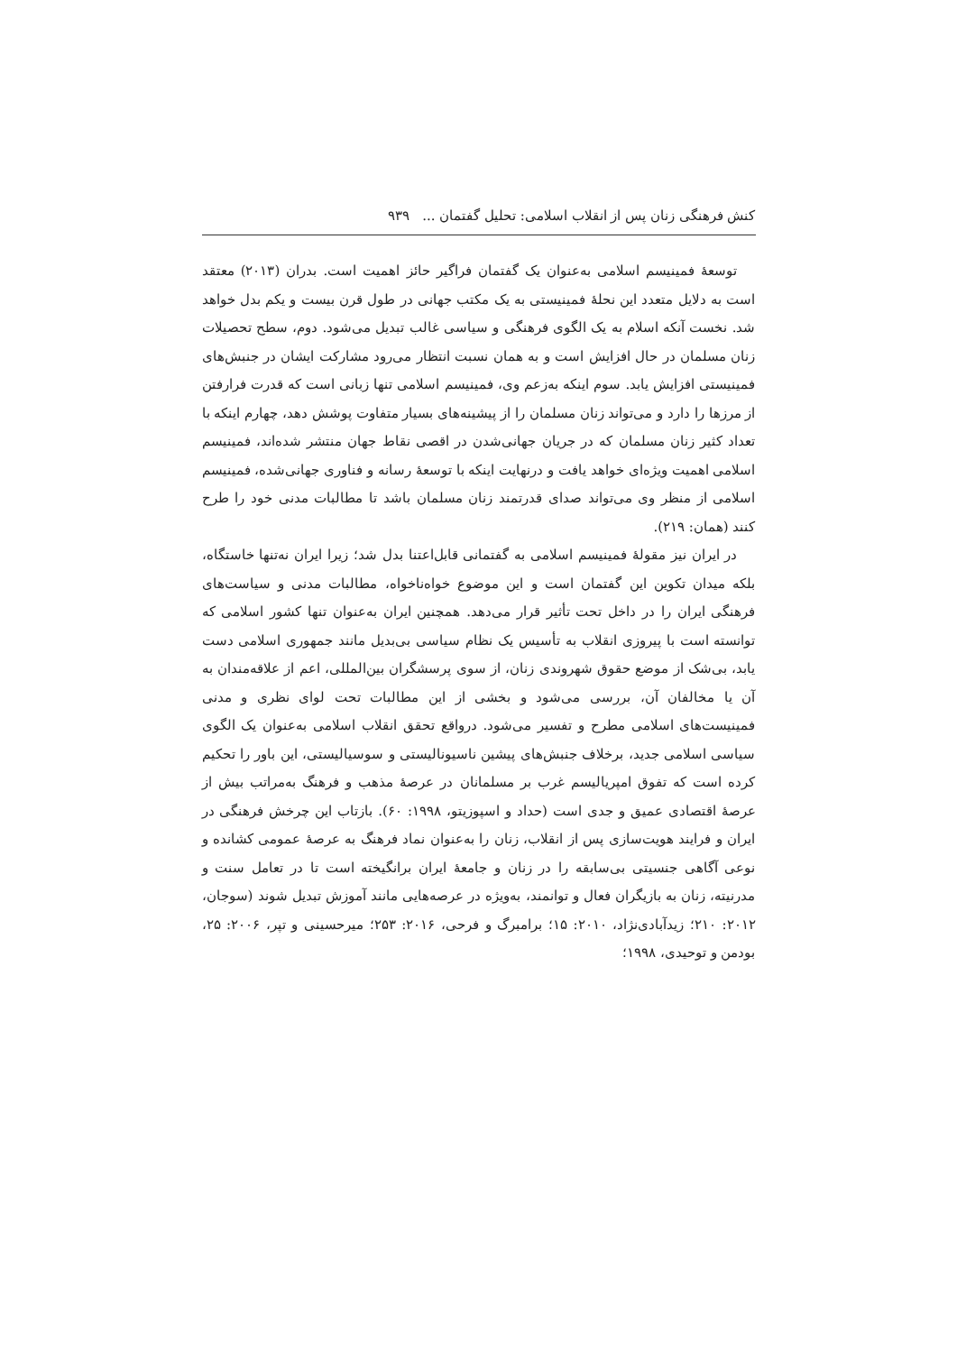کنش فرهنگی زنان پس از انقلاب اسلامی: تحلیل گفتمان ... ۹۳۹
توسعهٔ فمینیسم اسلامی به‌عنوان یک گفتمان فراگیر حائز اهمیت است. بدران (۲۰۱۳) معتقد است به دلایل متعدد این نحلهٔ فمینیستی به یک مکتب جهانی در طول قرن بیست و یکم بدل خواهد شد. نخست آنکه اسلام به یک الگوی فرهنگی و سیاسی غالب تبدیل می‌شود. دوم، سطح تحصیلات زنان مسلمان در حال افزایش است و به همان نسبت انتظار می‌رود مشارکت ایشان در جنبش‌های فمینیستی افزایش یابد. سوم اینکه به‌زعم وی، فمینیسم اسلامی تنها زبانی است که قدرت فرارفتن از مرزها را دارد و می‌تواند زنان مسلمان را از پیشینه‌های بسیار متفاوت پوشش دهد، چهارم اینکه با تعداد کثیر زنان مسلمان که در جریان جهانی‌شدن در اقصی نقاط جهان منتشر شده‌اند، فمینیسم اسلامی اهمیت ویژه‌ای خواهد یافت و درنهایت اینکه با توسعهٔ رسانه و فناوری جهانی‌شده، فمینیسم اسلامی از منظر وی می‌تواند صدای قدرتمند زنان مسلمان باشد تا مطالبات مدنی خود را طرح کنند (همان: ۲۱۹).
در ایران نیز مقولهٔ فمینیسم اسلامی به گفتمانی قابل‌اعتنا بدل شد؛ زیرا ایران نه‌تنها خاستگاه، بلکه میدان تکوین این گفتمان است و این موضوع خواه‌ناخواه، مطالبات مدنی و سیاست‌های فرهنگی ایران را در داخل تحت تأثیر قرار می‌دهد. همچنین ایران به‌عنوان تنها کشور اسلامی که توانسته است با پیروزی انقلاب به تأسیس یک نظام سیاسی بی‌بدیل مانند جمهوری اسلامی دست یابد، بی‌شک از موضع حقوق شهروندی زنان، از سوی پرسشگران بین‌المللی، اعم از علاقه‌مندان به آن یا مخالفان آن، بررسی می‌شود و بخشی از این مطالبات تحت لوای نظری و مدنی فمینیست‌های اسلامی مطرح و تفسیر می‌شود. درواقع تحقق انقلاب اسلامی به‌عنوان یک الگوی سیاسی اسلامی جدید، برخلاف جنبش‌های پیشین ناسیونالیستی و سوسیالیستی، این باور را تحکیم کرده است که تفوق امپریالیسم غرب بر مسلمانان در عرصهٔ مذهب و فرهنگ به‌مراتب بیش از عرصهٔ اقتصادی عمیق و جدی است (حداد و اسپوزیتو، ۱۹۹۸: ۶۰). بازتاب این چرخش فرهنگی در ایران و فرایند هویت‌سازی پس از انقلاب، زنان را به‌عنوان نماد فرهنگ به عرصهٔ عمومی کشانده و نوعی آگاهی جنسیتی بی‌سابقه را در زنان و جامعهٔ ایران برانگیخته است تا در تعامل سنت و مدرنیته، زنان به بازیگران فعال و توانمند، به‌ویژه در عرصه‌هایی مانند آموزش تبدیل شوند (سوجان، ۲۰۱۲: ۲۱۰؛ زیدآبادی‌نژاد، ۲۰۱۰: ۱۵؛ برامبرگ و فرحی، ۲۰۱۶: ۲۵۳؛ میرحسینی و تپر، ۲۰۰۶: ۲۵، بودمن و توحیدی، ۱۹۹۸؛